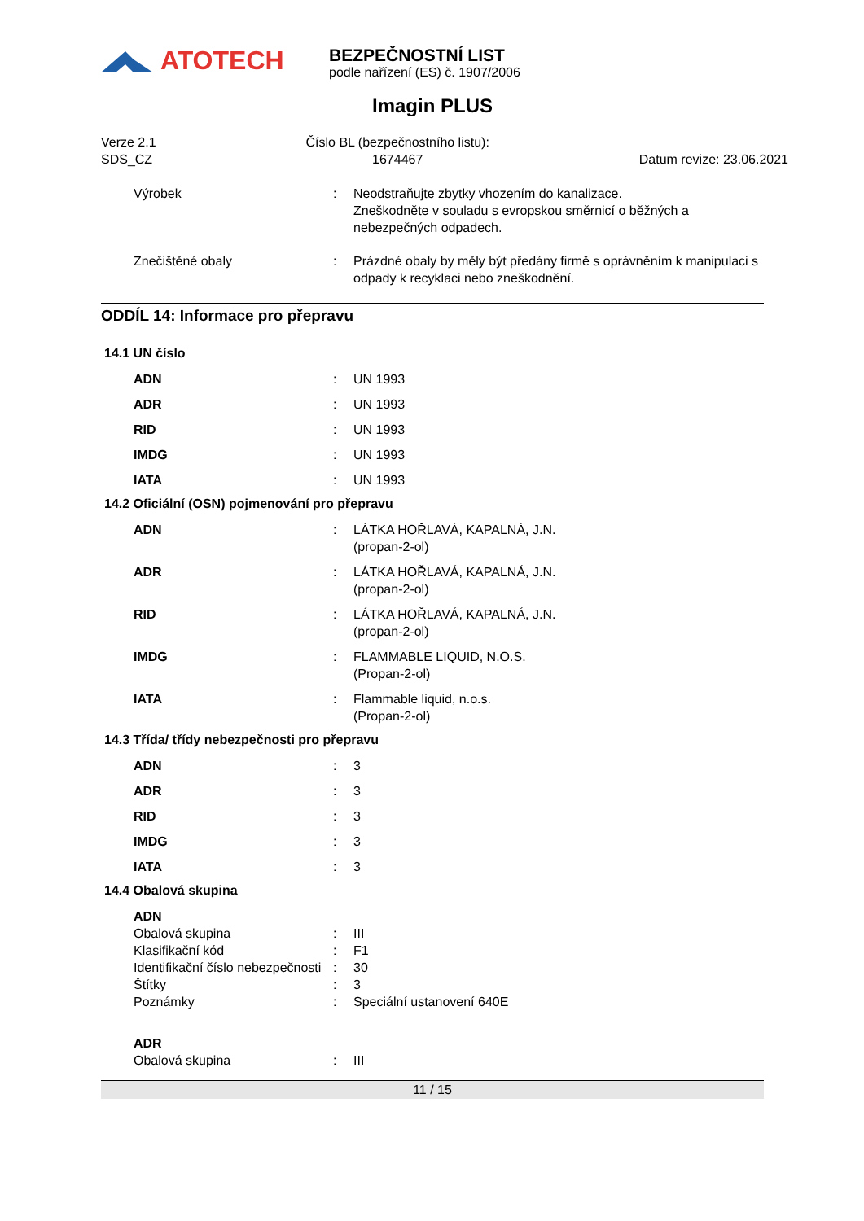ATOTECH
BEZPEČNOSTNÍ LIST
podle nařízení (ES) č. 1907/2006
Imagin PLUS
Verze 2.1
SDS_CZ
Číslo BL (bezpečnostního listu):
1674467
Datum revize: 23.06.2021
Výrobek : Neodstraňujte zbytky vhozením do kanalizace.
Zneškodněte v souladu s evropskou směrnicí o běžných a nebezpečných odpadech.
Znečištěné obaly : Prázdné obaly by měly být předány firmě s oprávněním k manipulaci s odpady k recyklaci nebo zneškodnění.
ODDÍL 14: Informace pro přepravu
14.1 UN číslo
ADN : UN 1993
ADR : UN 1993
RID : UN 1993
IMDG : UN 1993
IATA : UN 1993
14.2 Oficiální (OSN) pojmenování pro přepravu
ADN : LÁTKA HOŘLAVÁ, KAPALNÁ, J.N.
(propan-2-ol)
ADR : LÁTKA HOŘLAVÁ, KAPALNÁ, J.N.
(propan-2-ol)
RID : LÁTKA HOŘLAVÁ, KAPALNÁ, J.N.
(propan-2-ol)
IMDG : FLAMMABLE LIQUID, N.O.S.
(Propan-2-ol)
IATA : Flammable liquid, n.o.s.
(Propan-2-ol)
14.3 Třída/ třídy nebezpečnosti pro přepravu
ADN : 3
ADR : 3
RID : 3
IMDG : 3
IATA : 3
14.4 Obalová skupina
ADN
Obalová skupina : III
Klasifikační kód : F1
Identifikační číslo nebezpečnosti
: 30
Štítky : 3
Poznámky : Speciální ustanovení 640E
ADR
Obalová skupina : III
11 / 15